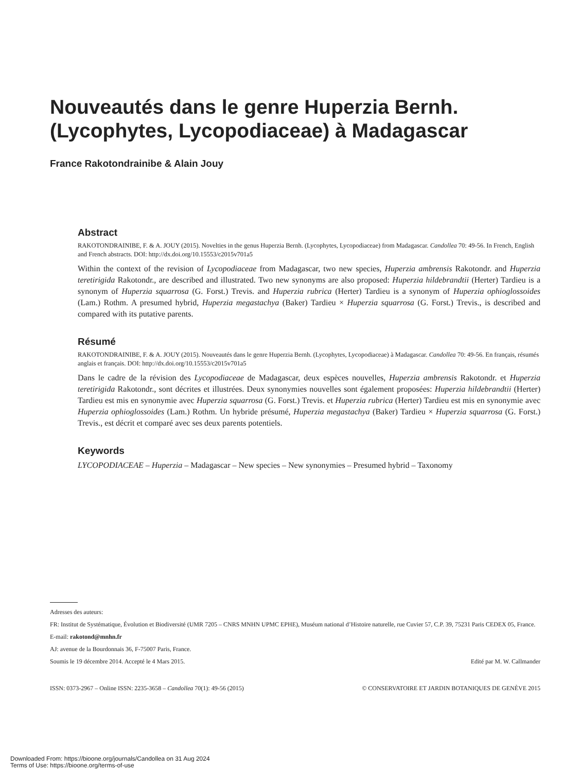Nouveautés dans le genre Huperzia Bernh. (Lycophytes, Lycopodiaceae) à Madagascar
France Rakotondrainibe & Alain Jouy
Abstract
RAKOTONDRAINIBE, F. & A. JOUY (2015). Novelties in the genus Huperzia Bernh. (Lycophytes, Lycopodiaceae) from Madagascar. Candollea 70: 49-56. In French, English and French abstracts. DOI: http://dx.doi.org/10.15553/c2015v701a5
Within the context of the revision of Lycopodiaceae from Madagascar, two new species, Huperzia ambrensis Rakotondr. and Huperzia teretirigida Rakotondr., are described and illustrated. Two new synonyms are also proposed: Huperzia hildebrandtii (Herter) Tardieu is a synonym of Huperzia squarrosa (G. Forst.) Trevis. and Huperzia rubrica (Herter) Tardieu is a synonym of Huperzia ophioglossoides (Lam.) Rothm. A presumed hybrid, Huperzia megastachya (Baker) Tardieu × Huperzia squarrosa (G. Forst.) Trevis., is described and compared with its putative parents.
Résumé
RAKOTONDRAINIBE, F. & A. JOUY (2015). Nouveautés dans le genre Huperzia Bernh. (Lycophytes, Lycopodiaceae) à Madagascar. Candollea 70: 49-56. En français, résumés anglais et français. DOI: http://dx.doi.org/10.15553/c2015v701a5
Dans le cadre de la révision des Lycopodiaceae de Madagascar, deux espèces nouvelles, Huperzia ambrensis Rakotondr. et Huperzia teretirigida Rakotondr., sont décrites et illustrées. Deux synonymies nouvelles sont également proposées: Huperzia hildebrandtii (Herter) Tardieu est mis en synonymie avec Huperzia squarrosa (G. Forst.) Trevis. et Huperzia rubrica (Herter) Tardieu est mis en synonymie avec Huperzia ophioglossoides (Lam.) Rothm. Un hybride présumé, Huperzia megastachya (Baker) Tardieu × Huperzia squarrosa (G. Forst.) Trevis., est décrit et comparé avec ses deux parents potentiels.
Keywords
LYCOPODIACEAE – Huperzia – Madagascar – New species – New synonymies – Presumed hybrid – Taxonomy
Adresses des auteurs:
FR: Institut de Systématique, Évolution et Biodiversité (UMR 7205 – CNRS MNHN UPMC EPHE), Muséum national d’Histoire naturelle, rue Cuvier 57, C.P. 39, 75231 Paris CEDEX 05, France.
E-mail: rakotond@mnhn.fr
AJ: avenue de la Bourdonnais 36, F-75007 Paris, France.
Soumis le 19 décembre 2014. Accepté le 4 Mars 2015. Edité par M. W. Callmander
ISSN: 0373-2967 – Online ISSN: 2235-3658 – Candollea 70(1): 49-56 (2015) © CONSERVATOIRE ET JARDIN BOTANIQUES DE GENÈVE 2015
Downloaded From: https://bioone.org/journals/Candollea on 31 Aug 2024
Terms of Use: https://bioone.org/terms-of-use